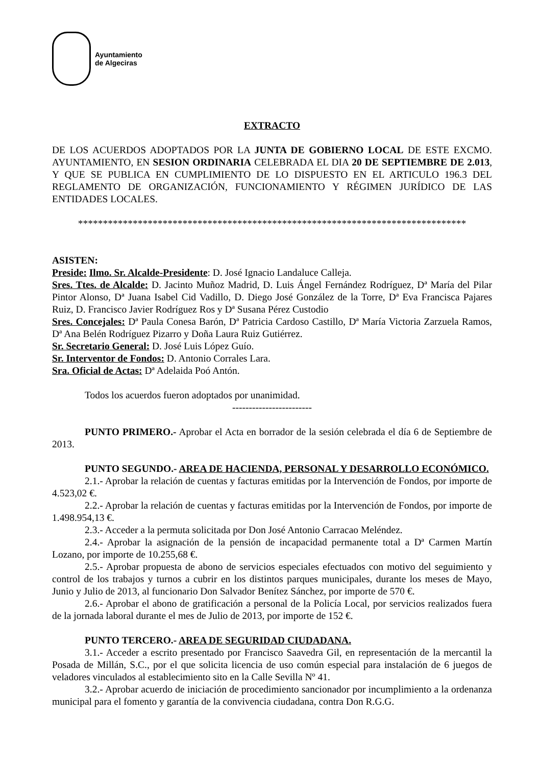Ayuntamiento
de Algeciras
EXTRACTO
DE LOS ACUERDOS ADOPTADOS POR LA JUNTA DE GOBIERNO LOCAL DE ESTE EXCMO. AYUNTAMIENTO, EN SESION ORDINARIA CELEBRADA EL DIA 20 DE SEPTIEMBRE DE 2.013, Y QUE SE PUBLICA EN CUMPLIMIENTO DE LO DISPUESTO EN EL ARTICULO 196.3 DEL REGLAMENTO DE ORGANIZACIÓN, FUNCIONAMIENTO Y RÉGIMEN JURÍDICO DE LAS ENTIDADES LOCALES.
******************************************************************************
ASISTEN:
Preside: Ilmo. Sr. Alcalde-Presidente: D. José Ignacio Landaluce Calleja.
Sres. Ttes. de Alcalde: D. Jacinto Muñoz Madrid, D. Luis Ángel Fernández Rodríguez, Dª María del Pilar Pintor Alonso, Dª Juana Isabel Cid Vadillo, D. Diego José González de la Torre, Dª Eva Francisca Pajares Ruiz, D. Francisco Javier Rodríguez Ros y Dª Susana Pérez Custodio
Sres. Concejales: Dª Paula Conesa Barón, Dª Patricia Cardoso Castillo, Dª María Victoria Zarzuela Ramos, Dª Ana Belén Rodríguez Pizarro y Doña Laura Ruiz Gutiérrez.
Sr. Secretario General: D. José Luis López Guío.
Sr. Interventor de Fondos: D. Antonio Corrales Lara.
Sra. Oficial de Actas: Dª Adelaida Poó Antón.
Todos los acuerdos fueron adoptados por unanimidad.
------------------------
PUNTO PRIMERO.- Aprobar el Acta en borrador de la sesión celebrada el día 6 de Septiembre de 2013.
PUNTO SEGUNDO.- AREA DE HACIENDA, PERSONAL Y DESARROLLO ECONÓMICO.
2.1.- Aprobar la relación de cuentas y facturas emitidas por la Intervención de Fondos, por importe de 4.523,02 €.
2.2.- Aprobar la relación de cuentas y facturas emitidas por la Intervención de Fondos, por importe de 1.498.954,13 €.
2.3.- Acceder a la permuta solicitada por Don José Antonio Carracao Meléndez.
2.4.- Aprobar la asignación de la pensión de incapacidad permanente total a Dª Carmen Martín Lozano, por importe de 10.255,68 €.
2.5.- Aprobar propuesta de abono de servicios especiales efectuados con motivo del seguimiento y control de los trabajos y turnos a cubrir en los distintos parques municipales, durante los meses de Mayo, Junio y Julio de 2013, al funcionario Don Salvador Benítez Sánchez, por importe de 570 €.
2.6.- Aprobar el abono de gratificación a personal de la Policía Local, por servicios realizados fuera de la jornada laboral durante el mes de Julio de 2013, por importe de 152 €.
PUNTO TERCERO.- AREA DE SEGURIDAD CIUDADANA.
3.1.- Acceder a escrito presentado por Francisco Saavedra Gil, en representación de la mercantil la Posada de Millán, S.C., por el que solicita licencia de uso común especial para instalación de 6 juegos de veladores vinculados al establecimiento sito en la Calle Sevilla Nº 41.
3.2.- Aprobar acuerdo de iniciación de procedimiento sancionador por incumplimiento a la ordenanza municipal para el fomento y garantía de la convivencia ciudadana, contra Don R.G.G.